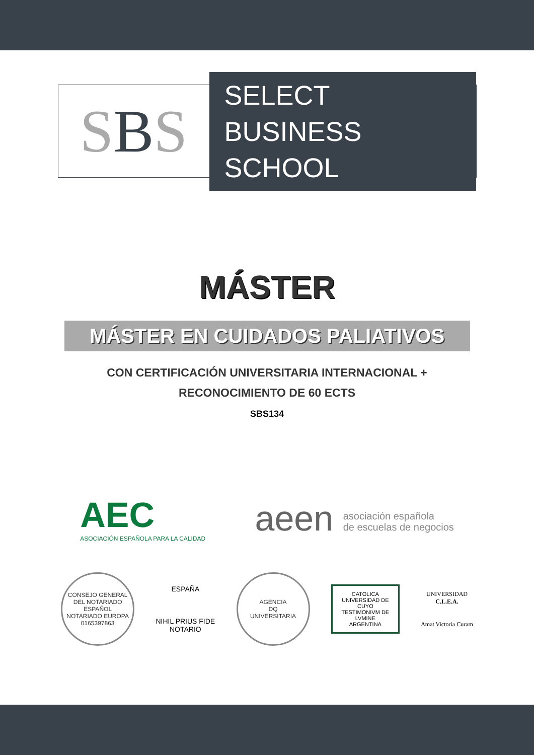SBS
SELECT
BUSINESS SCHOOL
MÁSTER
MÁSTER EN CUIDADOS PALIATIVOS
CON CERTIFICACIÓN UNIVERSITARIA INTERNACIONAL +
RECONOCIMIENTO DE 60 ECTS
SBS134
AEC
ASOCIACIÓN ESPAÑOLA PARA LA CALIDAD
aeen asociación española
de escuelas de negocios
CONSEJO GENERAL DEL NOTARIADO ESPAÑOL
NOTARIADO EUROPA
0165397863
ESPAÑA
NIHIL PRIUS FIDE
NOTARIO
AGENCIA
DQ
UNIVERSITARIA
CATOLICA
UNIVERSIDAD DE CUYO
TESTIMONIVM DE LVMINE
ARGENTINA
UNIVERSIDAD
C.L.E.A.
Amat Victoria Curam